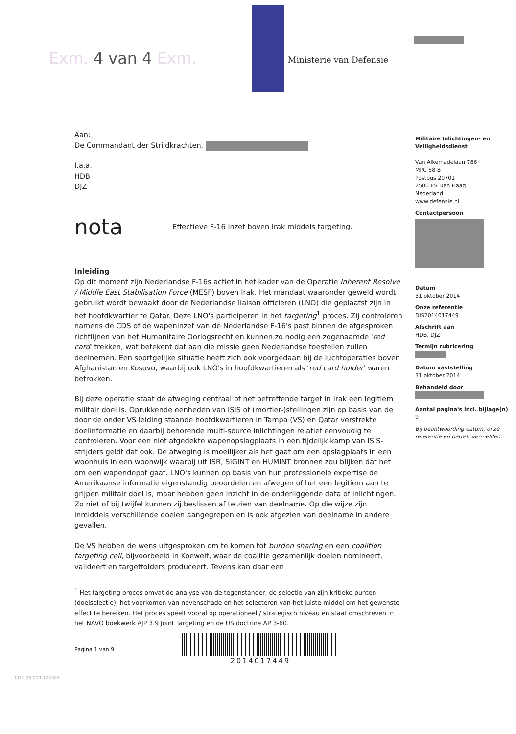Exm. 4 van 4 Exm. Ministerie van Defensie
Aan:
De Commandant der Strijdkrachten,
I.a.a.
HDB
DJZ
nota Effectieve F-16 inzet boven Irak middels targeting.
Inleiding
Op dit moment zijn Nederlandse F-16s actief in het kader van de Operatie Inherent Resolve / Middle East Stabilisation Force (MESF) boven Irak. Het mandaat waaronder geweld wordt gebruikt wordt bewaakt door de Nederlandse liaison officieren (LNO) die geplaatst zijn in het hoofdkwartier te Qatar. Deze LNO's participeren in het targeting<sup>1</sup> proces. Zij controleren namens de CDS of de wapeninzet van de Nederlandse F-16's past binnen de afgesproken richtlijnen van het Humanitaire Oorlogsrecht en kunnen zo nodig een zogenaamde 'red card' trekken, wat betekent dat aan die missie geen Nederlandse toestellen zullen deelnemen. Een soortgelijke situatie heeft zich ook voorgedaan bij de luchtoperaties boven Afghanistan en Kosovo, waarbij ook LNO's in hoofdkwartieren als 'red card holder' waren betrokken.
Bij deze operatie staat de afweging centraal of het betreffende target in Irak een legitiem militair doel is. Oprukkende eenheden van ISIS of (mortier-)stellingen zijn op basis van de door de onder VS leiding staande hoofdkwartieren in Tampa (VS) en Qatar verstrekte doelinformatie en daarbij behorende multi-source inlichtingen relatief eenvoudig te controleren. Voor een niet afgedekte wapenopslagplaats in een tijdelijk kamp van ISIS-strijders geldt dat ook. De afweging is moeilijker als het gaat om een opslagplaats in een woonhuis in een woonwijk waarbij uit ISR, SIGINT en HUMINT bronnen zou blijken dat het om een wapendepot gaat. LNO's kunnen op basis van hun professionele expertise de Amerikaanse informatie eigenstandig beoordelen en afwegen of het een legitiem aan te grijpen militair doel is, maar hebben geen inzicht in de onderliggende data of inlichtingen. Zo niet of bij twijfel kunnen zij beslissen af te zien van deelname. Op die wijze zijn inmiddels verschillende doelen aangegrepen en is ook afgezien van deelname in andere gevallen.
De VS hebben de wens uitgesproken om te komen tot burden sharing en een coalition targeting cell, bijvoorbeeld in Koeweit, waar de coalitie gezamenlijk doelen nomineert, valideert en targetfolders produceert. Tevens kan daar een
<sup>1</sup> Het targeting proces omvat de analyse van de tegenstander, de selectie van zijn kritieke punten (doelselectie), het voorkomen van nevenschade en het selecteren van het juiste middel om het gewenste effect te bereiken. Het proces speelt vooral op operationeel / strategisch niveau en staat omschreven in het NAVO boekwerk AJP 3.9 Joint Targeting en de US doctrine AP 3-60.
Pagina 1 van 9
2014017449
Militaire Inlichtingen- en Veiligheidsdienst
Van Alkemadelaan 786
MPC 58 B
Postbus 20701
2500 ES Den Haag
Nederland
www.defensie.nl
Contactpersoon
Datum
31 oktober 2014
Onze referentie
DIS2014017449
Afschrift aan
HDB, DJZ
Termijn rubricering
Datum vaststelling
31 oktober 2014
Behandeld door
Aantal pagina's incl. bijlage(n)
9
Bij beantwoording datum, onze referentie en betreft vermelden.
COR 06.000-123303